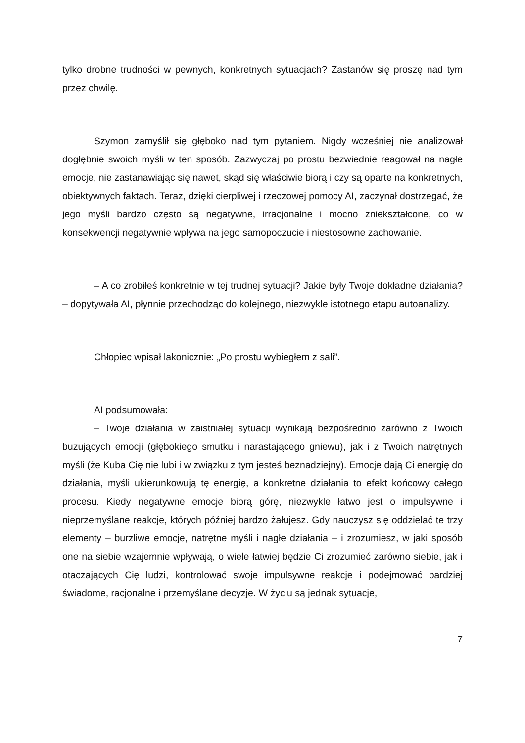tylko drobne trudności w pewnych, konkretnych sytuacjach? Zastanów się proszę nad tym przez chwilę.
Szymon zamyślił się głęboko nad tym pytaniem. Nigdy wcześniej nie analizował dogłębnie swoich myśli w ten sposób. Zazwyczaj po prostu bezwiednie reagował na nagłe emocje, nie zastanawiając się nawet, skąd się właściwie biorą i czy są oparte na konkretnych, obiektywnych faktach. Teraz, dzięki cierpliwej i rzeczowej pomocy AI, zaczynał dostrzegać, że jego myśli bardzo często są negatywne, irracjonalne i mocno zniekształcone, co w konsekwencji negatywnie wpływa na jego samopoczucie i niestosowne zachowanie.
– A co zrobiłeś konkretnie w tej trudnej sytuacji? Jakie były Twoje dokładne działania? – dopytywała AI, płynnie przechodząc do kolejnego, niezwykle istotnego etapu autoanalizy.
Chłopiec wpisał lakonicznie: „Po prostu wybiegłem z sali”.
AI podsumowała:
– Twoje działania w zaistniałej sytuacji wynikają bezpośrednio zarówno z Twoich buzujących emocji (głębokiego smutku i narastającego gniewu), jak i z Twoich natrętnych myśli (że Kuba Cię nie lubi i w związku z tym jesteś beznadziejny). Emocje dają Ci energię do działania, myśli ukierunkowują tę energię, a konkretne działania to efekt końcowy całego procesu. Kiedy negatywne emocje biorą górę, niezwykle łatwo jest o impulsywne i nieprzemyślane reakcje, których później bardzo żałujesz. Gdy nauczysz się oddzielać te trzy elementy – burzliwe emocje, natrętne myśli i nagłe działania – i zrozumiesz, w jaki sposób one na siebie wzajemnie wpływają, o wiele łatwiej będzie Ci zrozumieć zarówno siebie, jak i otaczających Cię ludzi, kontrolować swoje impulsywne reakcje i podejmować bardziej świadome, racjonalne i przemyślane decyzje. W życiu są jednak sytuacje,
7